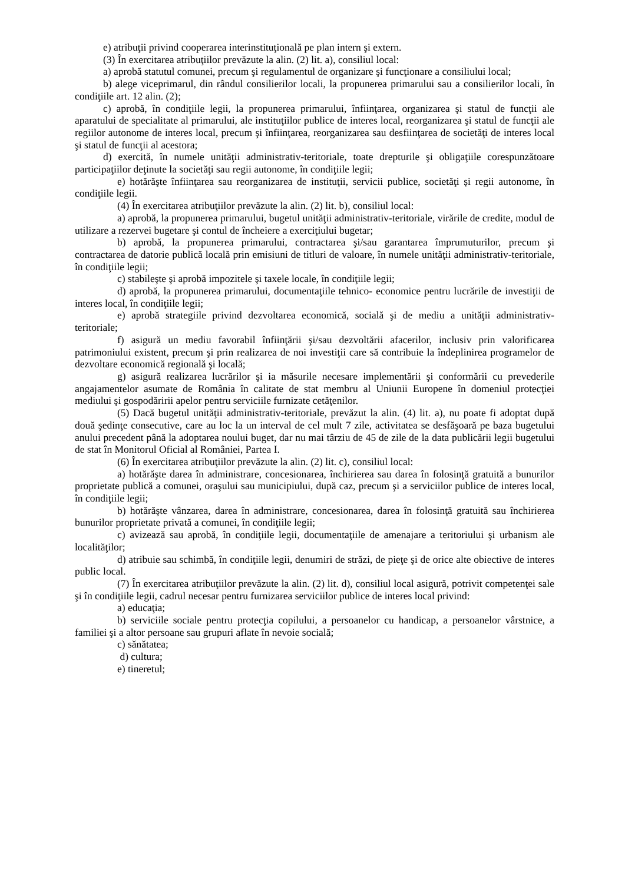e) atribuţii privind cooperarea interinstituţională pe plan intern şi extern.
(3) În exercitarea atribuţiilor prevăzute la alin. (2) lit. a), consiliul local:
a) aprobă statutul comunei, precum şi regulamentul de organizare şi funcţionare a consiliului local;
b) alege viceprimarul, din rândul consilierilor locali, la propunerea primarului sau a consilierilor locali, în condiţiile art. 12 alin. (2);
c) aprobă, în condiţiile legii, la propunerea primarului, înfiinţarea, organizarea şi statul de funcţii ale aparatului de specialitate al primarului, ale instituţiilor publice de interes local, reorganizarea şi statul de funcţii ale regiilor autonome de interes local, precum şi înfiinţarea, reorganizarea sau desfiinţarea de societăţi de interes local şi statul de funcţii al acestora;
d) exercită, în numele unităţii administrativ-teritoriale, toate drepturile şi obligaţiile corespunzătoare participaţiilor deţinute la societăţi sau regii autonome, în condiţiile legii;
e) hotărăşte înfiinţarea sau reorganizarea de instituţii, servicii publice, societăţi și regii autonome, în condiţiile legii.
(4) În exercitarea atribuţiilor prevăzute la alin. (2) lit. b), consiliul local:
a) aprobă, la propunerea primarului, bugetul unităţii administrativ-teritoriale, virările de credite, modul de utilizare a rezervei bugetare şi contul de încheiere a exerciţiului bugetar;
b) aprobă, la propunerea primarului, contractarea şi/sau garantarea împrumuturilor, precum şi contractarea de datorie publică locală prin emisiuni de titluri de valoare, în numele unităţii administrativ-teritoriale, în condiţiile legii;
c) stabileşte şi aprobă impozitele şi taxele locale, în condiţiile legii;
d) aprobă, la propunerea primarului, documentaţiile tehnico- economice pentru lucrările de investiţii de interes local, în condiţiile legii;
e) aprobă strategiile privind dezvoltarea economică, socială şi de mediu a unităţii administrativ-teritoriale;
f) asigură un mediu favorabil înfiinţării şi/sau dezvoltării afacerilor, inclusiv prin valorificarea patrimoniului existent, precum şi prin realizarea de noi investiţii care să contribuie la îndeplinirea programelor de dezvoltare economică regională şi locală;
g) asigură realizarea lucrărilor şi ia măsurile necesare implementării şi conformării cu prevederile angajamentelor asumate de România în calitate de stat membru al Uniunii Europene în domeniul protecţiei mediului şi gospodăririi apelor pentru serviciile furnizate cetăţenilor.
(5) Dacă bugetul unităţii administrativ-teritoriale, prevăzut la alin. (4) lit. a), nu poate fi adoptat după două şedinţe consecutive, care au loc la un interval de cel mult 7 zile, activitatea se desfăşoară pe baza bugetului anului precedent până la adoptarea noului buget, dar nu mai târziu de 45 de zile de la data publicării legii bugetului de stat în Monitorul Oficial al României, Partea I.
(6) În exercitarea atribuţiilor prevăzute la alin. (2) lit. c), consiliul local:
a) hotărăşte darea în administrare, concesionarea, închirierea sau darea în folosinţă gratuită a bunurilor proprietate publică a comunei, oraşului sau municipiului, după caz, precum şi a serviciilor publice de interes local, în condiţiile legii;
b) hotărăşte vânzarea, darea în administrare, concesionarea, darea în folosinţă gratuită sau închirierea bunurilor proprietate privată a comunei, în condiţiile legii;
c) avizează sau aprobă, în condiţiile legii, documentaţiile de amenajare a teritoriului şi urbanism ale localităţilor;
d) atribuie sau schimbă, în condiţiile legii, denumiri de străzi, de pieţe şi de orice alte obiective de interes public local.
(7) În exercitarea atribuţiilor prevăzute la alin. (2) lit. d), consiliul local asigură, potrivit competenţei sale şi în condiţiile legii, cadrul necesar pentru furnizarea serviciilor publice de interes local privind:
a) educaţia;
b) serviciile sociale pentru protecţia copilului, a persoanelor cu handicap, a persoanelor vârstnice, a familiei şi a altor persoane sau grupuri aflate în nevoie socială;
c) sănătatea;
d) cultura;
e) tineretul;